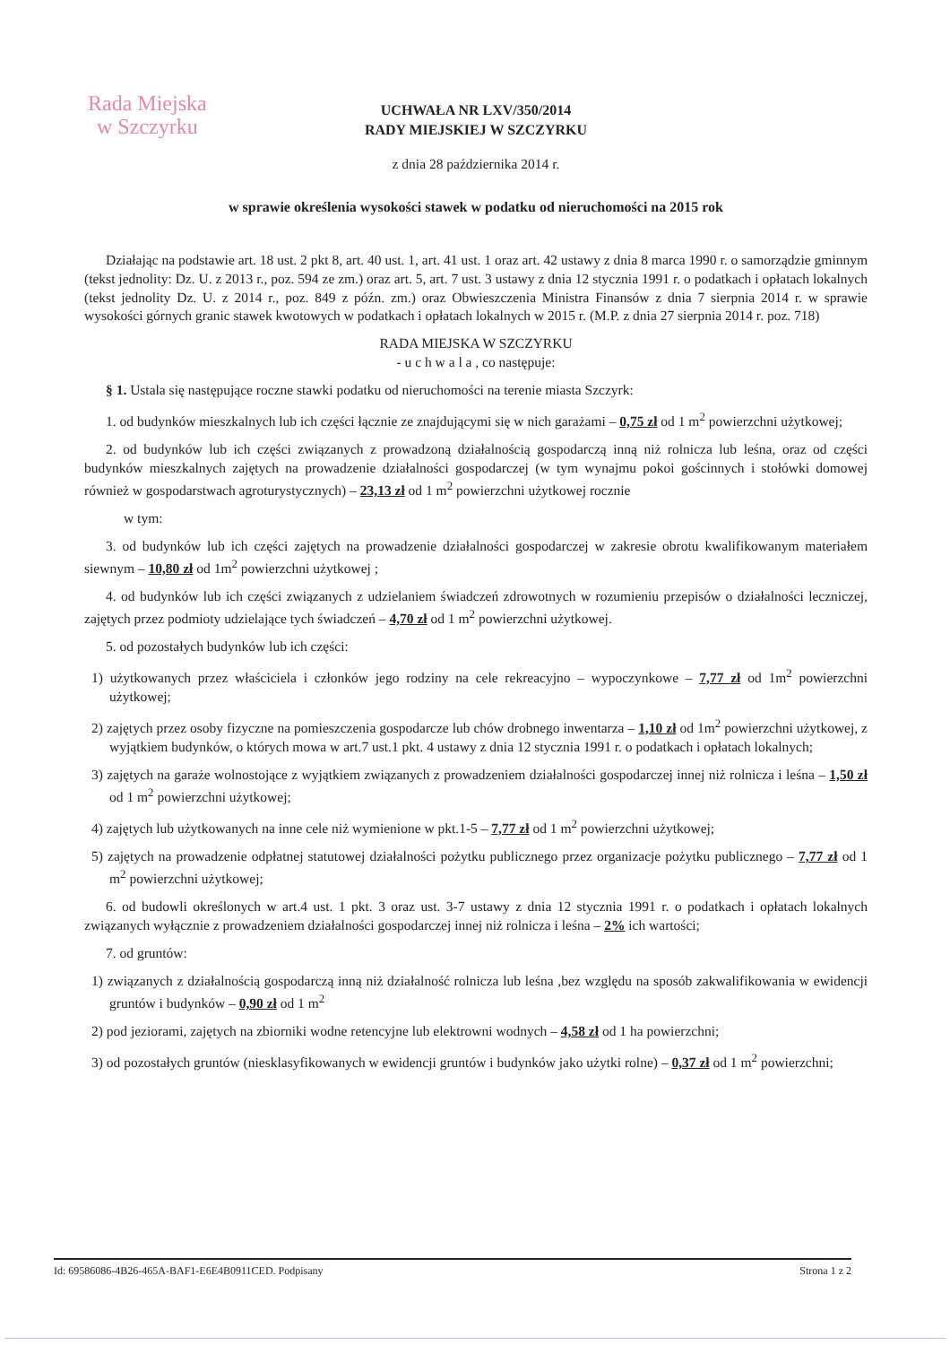Rada Miejska
w Szczyrku
UCHWAŁA NR LXV/350/2014
RADY MIEJSKIEJ W SZCZYRKU
z dnia 28 października 2014 r.
w sprawie określenia wysokości stawek w podatku od nieruchomości na 2015 rok
Działając na podstawie art. 18 ust. 2 pkt 8, art. 40 ust. 1, art. 41 ust. 1 oraz art. 42 ustawy z dnia 8 marca 1990 r. o samorządzie gminnym (tekst jednolity: Dz. U. z 2013 r., poz. 594 ze zm.) oraz art. 5, art. 7 ust. 3 ustawy z dnia 12 stycznia 1991 r. o podatkach i opłatach lokalnych (tekst jednolity Dz. U. z 2014 r., poz. 849 z późn. zm.) oraz Obwieszczenia Ministra Finansów z dnia 7 sierpnia 2014 r. w sprawie wysokości górnych granic stawek kwotowych w podatkach i opłatach lokalnych w 2015 r. (M.P. z dnia 27 sierpnia 2014 r. poz. 718)
RADA MIEJSKA W SZCZYRKU
- u c h w a l a , co następuje:
§ 1. Ustala się następujące roczne stawki podatku od nieruchomości na terenie miasta Szczyrk:
1. od budynków mieszkalnych lub ich części łącznie ze znajdującymi się w nich garażami – 0,75 zł od 1 m<sup>2</sup> powierzchni użytkowej;
2. od budynków lub ich części związanych z prowadzoną działalnością gospodarczą inną niż rolnicza lub leśna, oraz od części budynków mieszkalnych zajętych na prowadzenie działalności gospodarczej (w tym wynajmu pokoi gościnnych i stołówki domowej również w gospodarstwach agroturystycznych) – 23,13 zł od 1 m<sup>2</sup> powierzchni użytkowej rocznie
w tym:
3. od budynków lub ich części zajętych na prowadzenie działalności gospodarczej w zakresie obrotu kwalifikowanym materiałem siewnym – 10,80 zł od 1m<sup>2</sup> powierzchni użytkowej ;
4. od budynków lub ich części związanych z udzielaniem świadczeń zdrowotnych w rozumieniu przepisów o działalności leczniczej, zajętych przez podmioty udzielające tych świadczeń – 4,70 zł od 1 m<sup>2</sup> powierzchni użytkowej.
5. od pozostałych budynków lub ich części:
1) użytkowanych przez właściciela i członków jego rodziny na cele rekreacyjno – wypoczynkowe – 7,77 zł od 1m<sup>2</sup> powierzchni użytkowej;
2) zajętych przez osoby fizyczne na pomieszczenia gospodarcze lub chów drobnego inwentarza – 1,10 zł od 1m<sup>2</sup> powierzchni użytkowej, z wyjątkiem budynków, o których mowa w art.7 ust.1 pkt. 4 ustawy z dnia 12 stycznia 1991 r. o podatkach i opłatach lokalnych;
3) zajętych na garaże wolnostojące z wyjątkiem związanych z prowadzeniem działalności gospodarczej innej niż rolnicza i leśna – 1,50 zł od 1 m<sup>2</sup> powierzchni użytkowej;
4) zajętych lub użytkowanych na inne cele niż wymienione w pkt.1-5 – 7,77 zł od 1 m<sup>2</sup> powierzchni użytkowej;
5) zajętych na prowadzenie odpłatnej statutowej działalności pożytku publicznego przez organizacje pożytku publicznego – 7,77 zł od 1 m<sup>2</sup> powierzchni użytkowej;
6. od budowli określonych w art.4 ust. 1 pkt. 3 oraz ust. 3-7 ustawy z dnia 12 stycznia 1991 r. o podatkach i opłatach lokalnych związanych wyłącznie z prowadzeniem działalności gospodarczej innej niż rolnicza i leśna – 2% ich wartości;
7. od gruntów:
1) związanych z działalnością gospodarczą inną niż działalność rolnicza lub leśna ,bez względu na sposób zakwalifikowania w ewidencji gruntów i budynków – 0,90 zł od 1 m<sup>2</sup>
2) pod jeziorami, zajętych na zbiorniki wodne retencyjne lub elektrowni wodnych – 4,58 zł od 1 ha powierzchni;
3) od pozostałych gruntów (niesklasyfikowanych w ewidencji gruntów i budynków jako użytki rolne) – 0,37 zł od 1 m<sup>2</sup> powierzchni;
Id: 69586086-4B26-465A-BAF1-E6E4B0911CED. Podpisany Strona 1 z 2